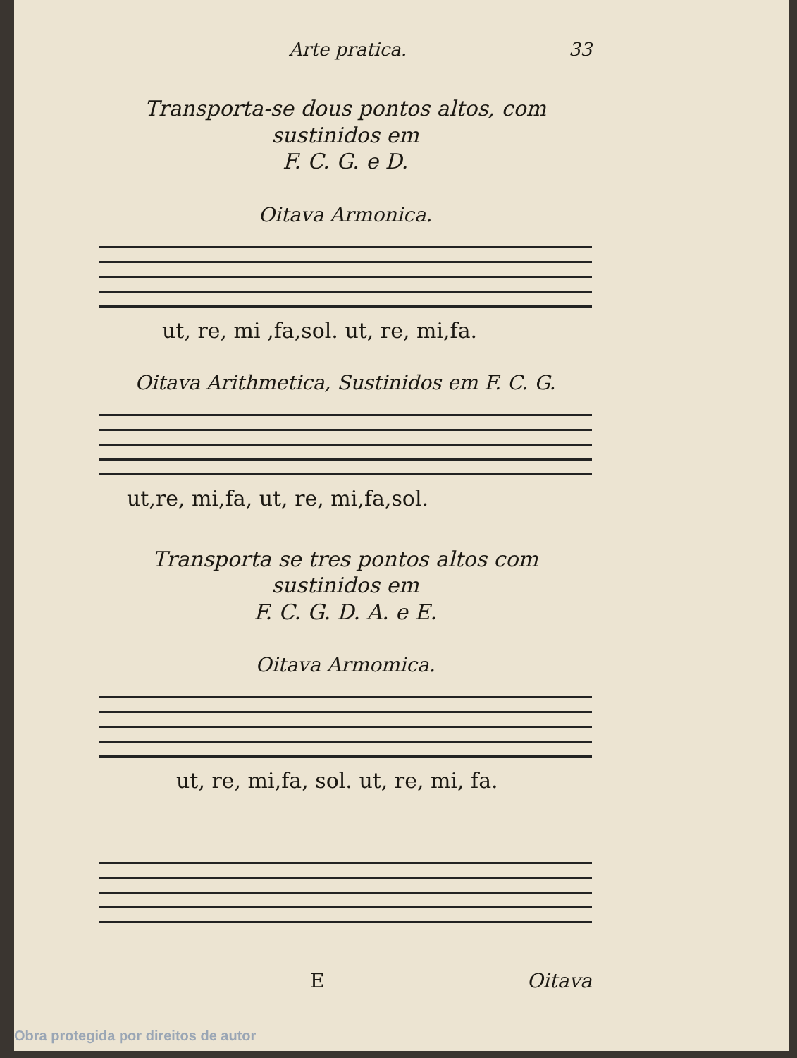Arte pratica. 33
Transporta-se dous pontos altos, com sustinidos em
F. C. G. e D.
Oitava Armonica.
ut, re, mi ,fa,sol. ut, re, mi,fa.
Oitava Arithmetica, Sustinidos em F. C. G.
ut,re, mi,fa, ut, re, mi,fa,sol.
Transporta se tres pontos altos com sustinidos em
F. C. G. D. A. e E.
Oitava Armomica.
ut, re, mi,fa, sol. ut, re, mi, fa.
E Oitava
Obra protegida por direitos de autor